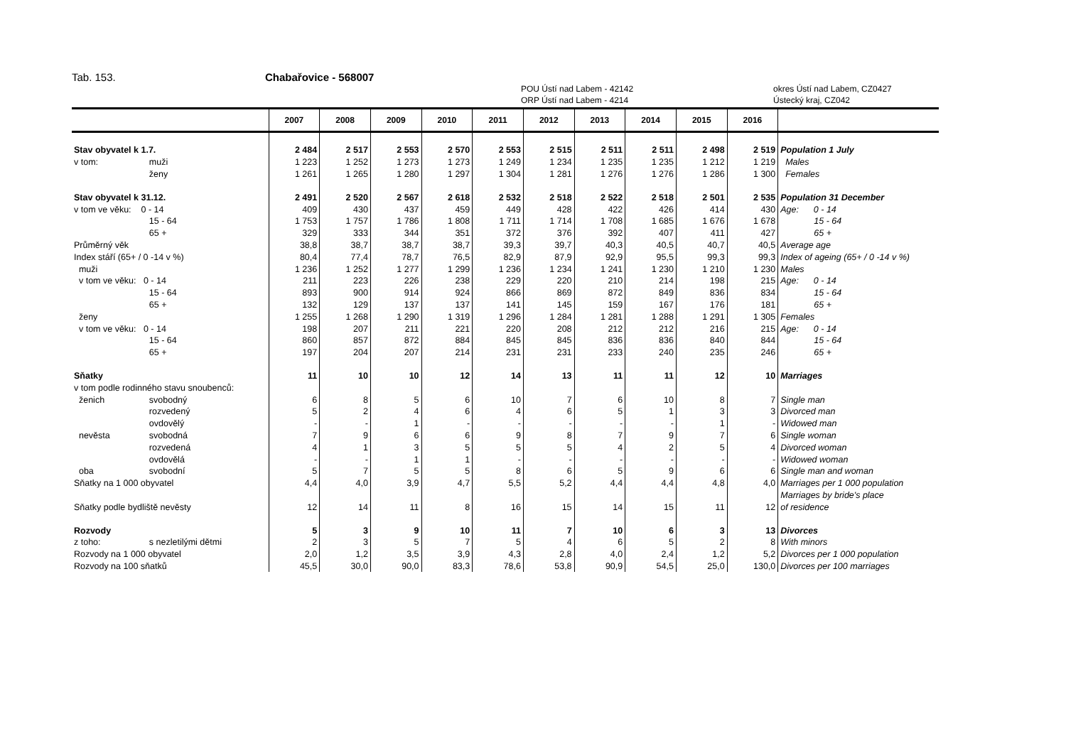Tab. 153. Chabařovice - 568007
POU Ústí nad Labem - 42142
ORP Ústí nad Labem - 4214
okres Ústí nad Labem, CZ0427
Ústecký kraj, CZ042
| | | 2007 | 2008 | 2009 | 2010 | 2011 | 2012 | 2013 | 2014 | 2015 | 2016 | |
| --- | --- | --- | --- | --- | --- | --- | --- | --- | --- | --- | --- | --- |
| Stav obyvatel k 1.7. | | 2 484 | 2 517 | 2 553 | 2 570 | 2 553 | 2 515 | 2 511 | 2 511 | 2 498 | 2 519 | Population 1 July |
| v tom: | muži | 1 223 | 1 252 | 1 273 | 1 273 | 1 249 | 1 234 | 1 235 | 1 235 | 1 212 | 1 219 | Males |
| | ženy | 1 261 | 1 265 | 1 280 | 1 297 | 1 304 | 1 281 | 1 276 | 1 276 | 1 286 | 1 300 | Females |
| Stav obyvatel k 31.12. | | 2 491 | 2 520 | 2 567 | 2 618 | 2 532 | 2 518 | 2 522 | 2 518 | 2 501 | 2 535 | Population 31 December |
| v tom ve věku: 0 - 14 | | 409 | 430 | 437 | 459 | 449 | 428 | 422 | 426 | 414 | 430 | Age: 0 - 14 |
| | 15 - 64 | 1 753 | 1 757 | 1 786 | 1 808 | 1 711 | 1 714 | 1 708 | 1 685 | 1 676 | 1 678 | 15 - 64 |
| | 65 + | 329 | 333 | 344 | 351 | 372 | 376 | 392 | 407 | 411 | 427 | 65 + |
| Průměrný věk | | 38,8 | 38,7 | 38,7 | 38,7 | 39,3 | 39,7 | 40,3 | 40,5 | 40,7 | 40,5 | Average age |
| Index stáří (65+ / 0 -14 v %) | | 80,4 | 77,4 | 78,7 | 76,5 | 82,9 | 87,9 | 92,9 | 95,5 | 99,3 | 99,3 | Index of ageing (65+ / 0 -14 v %) |
| muži | | 1 236 | 1 252 | 1 277 | 1 299 | 1 236 | 1 234 | 1 241 | 1 230 | 1 210 | 1 230 | Males |
| v tom ve věku: 0 - 14 | | 211 | 223 | 226 | 238 | 229 | 220 | 210 | 214 | 198 | 215 | Age: 0 - 14 |
| | 15 - 64 | 893 | 900 | 914 | 924 | 866 | 869 | 872 | 849 | 836 | 834 | 15 - 64 |
| | 65 + | 132 | 129 | 137 | 137 | 141 | 145 | 159 | 167 | 176 | 181 | 65 + |
| ženy | | 1 255 | 1 268 | 1 290 | 1 319 | 1 296 | 1 284 | 1 281 | 1 288 | 1 291 | 1 305 | Females |
| v tom ve věku: 0 - 14 | | 198 | 207 | 211 | 221 | 220 | 208 | 212 | 212 | 216 | 215 | Age: 0 - 14 |
| | 15 - 64 | 860 | 857 | 872 | 884 | 845 | 845 | 836 | 836 | 840 | 844 | 15 - 64 |
| | 65 + | 197 | 204 | 207 | 214 | 231 | 231 | 233 | 240 | 235 | 246 | 65 + |
| Sňatky | | 11 | 10 | 10 | 12 | 14 | 13 | 11 | 11 | 12 | 10 | Marriages |
| v tom podle rodinného stavu snoubenců: | | | | | | | | | | | | |
| ženich | svobodný | 6 | 8 | 5 | 6 | 10 | 7 | 6 | 10 | 8 | 7 | Single man |
| | rozvedený | 5 | 2 | 4 | 6 | 4 | 6 | 5 | 1 | 3 | 3 | Divorced man |
| | ovdovělý | - | - | 1 | - | - | - | - | - | 1 | - | Widowed man |
| nevěsta | svobodná | 7 | 9 | 6 | 6 | 9 | 8 | 7 | 9 | 7 | 6 | Single woman |
| | rozvedená | 4 | 1 | 3 | 5 | 5 | 5 | 4 | 2 | 5 | 4 | Divorced woman |
| | ovdovělá | - | - | 1 | 1 | - | - | - | - | - | - | Widowed woman |
| oba | svobodní | 5 | 7 | 5 | 5 | 8 | 6 | 5 | 9 | 6 | 6 | Single man and woman |
| Sňatky na 1 000 obyvatel | | 4,4 | 4,0 | 3,9 | 4,7 | 5,5 | 5,2 | 4,4 | 4,4 | 4,8 | 4,0 | Marriages per 1 000 population |
| | | | | | | | | | | | | Marriages by bride's place |
| Sňatky podle bydliště nevěsty | | 12 | 14 | 11 | 8 | 16 | 15 | 14 | 15 | 11 | 12 | of residence |
| Rozvody | | 5 | 3 | 9 | 10 | 11 | 7 | 10 | 6 | 3 | 13 | Divorces |
| z toho: | s nezletilými dětmi | 2 | 3 | 5 | 7 | 5 | 4 | 6 | 5 | 2 | 8 | With minors |
| Rozvody na 1 000 obyvatel | | 2,0 | 1,2 | 3,5 | 3,9 | 4,3 | 2,8 | 4,0 | 2,4 | 1,2 | 5,2 | Divorces per 1 000 population |
| Rozvody na 100 sňatků | | 45,5 | 30,0 | 90,0 | 83,3 | 78,6 | 53,8 | 90,9 | 54,5 | 25,0 | 130,0 | Divorces per 100 marriages |